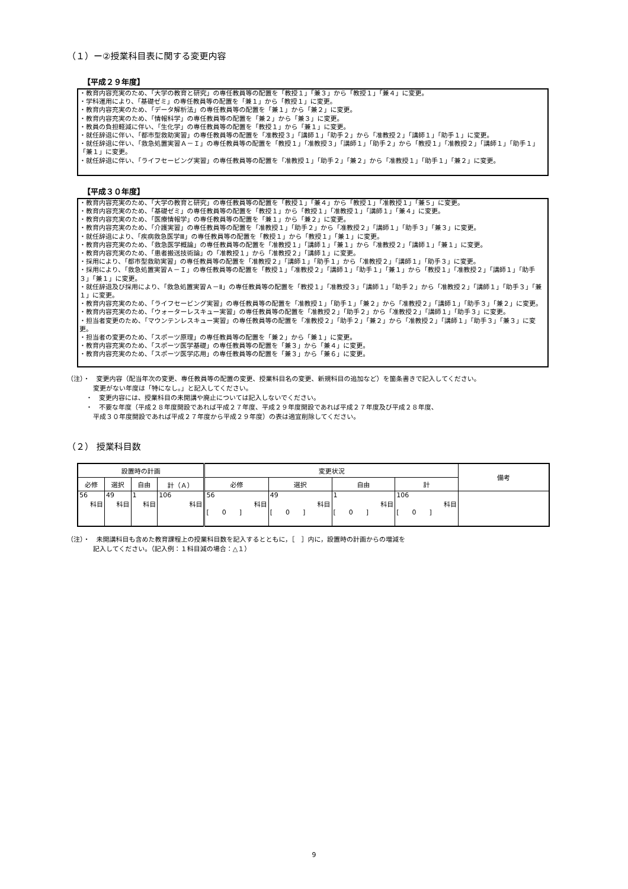（１）ー②授業科目表に関する変更内容
【平成２９年度】
・教育内容充実のため、「大学の教育と研究」の専任教員等の配置を「教授１」「兼３」から「教授１」「兼４」に変更。
・学科運用により、「基礎ゼミ」の専任教員等の配置を「兼１」から「教授１」に変更。
・教育内容充実のため、「データ解析法」の専任教員等の配置を「兼１」から「兼２」に変更。
・教育内容充実のため、「情報科学」の専任教員等の配置を「兼２」から「兼３」に変更。
・教員の負担軽減に伴い、「生化学」の専任教員等の配置を「教授１」から「兼１」に変更。
・就任辞退に伴い、「都市型救助実習」の専任教員等の配置を「准教授３」「講師１」「助手２」から「准教授２」「講師１」「助手１」に変更。
・就任辞退に伴い、「救急処置実習Ａ－Ｉ」の専任教員等の配置を「教授１」「准教授３」「講師１」「助手２」から「教授１」「准教授２」「講師１」「助手１」「兼１」に変更。
・就任辞退に伴い、「ライフセービング実習」の専任教員等の配置を「准教授１」「助手２」「兼２」から「准教授１」「助手１」「兼２」に変更。
【平成３０年度】
・教育内容充実のため、「大学の教育と研究」の専任教員等の配置を「教授１」「兼４」から「教授１」「准教授１」「兼５」に変更。
・教育内容充実のため、「基礎ゼミ」の専任教員等の配置を「教授１」から「教授１」「准教授１」「講師１」「兼４」に変更。
・教育内容充実のため、「医療情報学」の専任教員等の配置を「兼１」から「兼２」に変更。
・教育内容充実のため、「介護実習」の専任教員等の配置を「准教授１」「助手２」から「准教授２」「講師１」「助手３」「兼３」に変更。
・就任辞退により、「疾病救急医学Ⅲ」の専任教員等の配置を「教授１」から「教授１」「兼１」に変更。
・教育内容充実のため、「救急医学概論」の専任教員等の配置を「准教授１」「講師１」「兼１」から「准教授２」「講師１」「兼１」に変更。
・教育内容充実のため、「患者搬送技術論」の「准教授１」から「准教授２」「講師１」に変更。
・採用により、「都市型救助実習」の専任教員等の配置を「准教授２」「講師１」「助手１」から「准教授２」「講師１」「助手３」に変更。
・採用により、「救急処置実習Ａ－Ｉ」の専任教員等の配置を「教授１」「准教授２」「講師１」「助手１」「兼１」から「教授１」「准教授２」「講師１」「助手３」「兼１」に変更。
・就任辞退及び採用により、「救急処置実習Ａ－Ⅱ」の専任教員等の配置を「教授１」「准教授３」「講師１」「助手２」から「准教授２」「講師１」「助手３」「兼１」に変更。
・教育内容充実のため、「ライフセービング実習」の専任教員等の配置を「准教授１」「助手１」「兼２」から「准教授２」「講師１」「助手３」「兼２」に変更。
・教育内容充実のため、「ウォーターレスキュー実習」の専任教員等の配置を「准教授２」「助手２」から「准教授２」「講師１」「助手３」に変更。
・担当者変更のため、「マウンテンレスキュー実習」の専任教員等の配置を「准教授２」「助手２」「兼２」から「准教授２」「講師１」「助手３」「兼３」に変更。
・担当者の変更のため、「スポーツ原理」の専任教員等の配置を「兼２」から「兼１」に変更。
・教育内容充実のため、「スポーツ医学基礎」の専任教員等の配置を「兼３」から「兼４」に変更。
・教育内容充実のため、「スポーツ医学応用」の専任教員等の配置を「兼３」から「兼６」に変更。
（注）・　変更内容（配当年次の変更、専任教員等の配置の変更、授業科目名の変更、新規科目の追加など）を箇条書きで記入してください。
変更がない年度は「特になし。」と記入してください。
・　変更内容には、授業科目の未開講や廃止については記入しないでください。
・　不要な年度（平成２８年度開設であれば平成２７年度、平成２９年度開設であれば平成２７年度及び平成２８年度、
平成３０年度開設であれば平成２７年度から平成２９年度）の表は適宜削除してください。
（２） 授業科目数
| 設置時の計画 | | | | 変更状況 | | | | 備考 |
| --- | --- | --- | --- | --- | --- | --- | --- | --- |
| 必修 | 選択 | 自由 | 計（Ａ） | 必修 | 選択 | 自由 | 計 | |
| 56 科目 | 49 科目 | 1 科目 | 106 科目 | 56 科目 [ 0 ] | 49 科目 [ 0 ] | 1 科目 [ 0 ] | 106 科目 [ 0 ] | |
（注）・　未開講科目も含めた教育課程上の授業科目数を記入するとともに，［　］内に，設置時の計画からの増減を
記入してください。（記入例：１科目減の場合：△１）
9